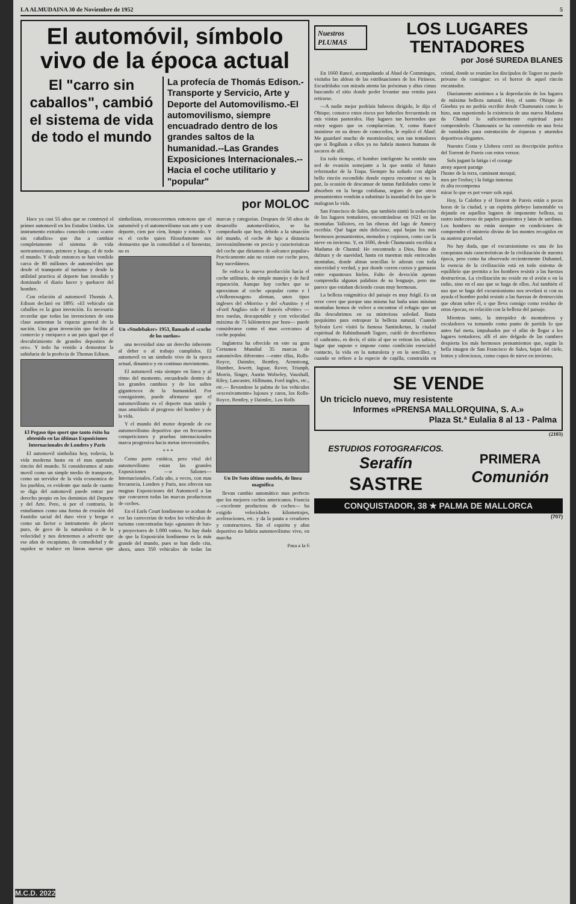LA ALMUDAINA 30 de Noviembre de 1952 5
El automóvil, símbolo vivo de la época actual
El "carro sin caballos", cambió el sistema de vida de todo el mundo
La profecía de Thomás Edison.- Transporte y Servicio, Arte y Deporte del Automovilismo.-El automovilismo, siempre encuadrado dentro de los grandes saltos de la humanidad.--Las Grandes Exposiciones Internacionales.--Hacia el coche utilitario y "popular"
por MOLOC
Hace ya casi 55 años que se construyó el primer automovil en los Estados Unidos. Un instrumento extraño» conocido como «carro sin caballos» que iba a cambiar completamente el sistema de vida norteamericano, primero y luego, el de todo el mundo. Y desde entonces se han vendido carca de 80 millones de automóviles que desde el transporte al turismo y desde la utilidad practica al deporte han invadido y dominado el diario hacer y quehacer del hombre.
Con relación al automovil Thomás A. Edison declaró en 1895: «El vehiculo sin caballos es la gran invención. Es necesario recordar que todas las invenciones de esta clase aumentan la riqueza general de la nación. Una gran invención que facilita al comercio y enriquece a un pais igual que el descubrimiento de grandes depositos de oro». Y todo ha venido a demostrar la sabiduria de la profecia de Thomas Edison.
El Pegaso tipo sport que tanto éxito ha obtenido en las últimas Exposiciones Internacionales de Londres y Paris
El automovil simboliza hoy, todavia, la vida moderna hasta en el mas apartado rincón del mundo. Si consideramos al auto movil como un simple medio de transporte, como un servidor de la vida economica de los pueblos, es evidente que nada de cuanto se diga del automovil puede entrar por derecho propio en los dominios del Deporte y del Arte. Pero, si por el contrario, lo estudiamos como una forma de evasión del Fastidio sacial del duro vivir y bregar o como un factor o instrumento de placer puro, de goce de la naturaleza o de la velocidad y nos detenemos a advertir que ese afan de escapismo, de comodidad y de rapidez se traduce en lineas nuevas que simbolizan, reconoceremos entonces que el automóvil y el automovilismo son arte y son deporte, cien por cien, limpio y rotundo. Y es el coche quien filosofamente nos demuestra que la comodidad a el bienestar, no es
Un «Studebaker» 1953, llamado el «coche de los sueños»
una necesidad sino un derecho inherente al deber o al trabajo cumplidos. El automovil es un simbolo vivo de la epoca actual, dinamico y en continuo movimiento.
El automovil esta siempre en linea y al ritmo del momento, encuadrado dentro de los grandes cambios y de los saltos gigantescos de la humanidad. Por consiguiente, puede afirmarse que el automovilismo es el deporte mas unido y mas amoldado al progreso del hombre y de la vida.
Y el mundo del motor depende de ese automovilismo deportivo que en frecuentes competiciones y pruebas internacionales marca progresiva hacia metas inverosimiles.
* * *
Como parte estática, pero vital del automovilismo estan las grandes Exposiciones —o Salones— Internacionales. Cada año, a veces, con mas frecuencia, Londres y Paris, nos ofrecen sus magnas Exposiciones del Automovil a las que concurren todas las marcas productoras de coches.
En el Earls Court londinense se acaban de ver las carrocerias de todos los vehículos de turismo concentradas bajo «gusanos de luz» y proyectores de 1.000 vatios. No hay duda de que la Exposición londinense es la más grande del mundo, pues se han dado cita, ahora, unos 350 vehiculos de todas las marcas y categorias. Despues de 50 años de desarrollo automovilistico, se ha comprobado que hoy, debido a la situación del mundo, el coche de lujo a distancia inverosímilmente en precio y caracteristicas del coche que diriamos de «alcance popular» Practicamente aún no existe ese coche pero, hay sucedáneos.
Se enfoca la nueva producción hacia el coche utilitario, de simple manejo y de facil reparación. Aunque hay coches que se aproximan al coche «popular como e l «Volkenswagen» aleman, unos tipos ingleses del «Morris» y del «Austin» y el «Ford Anglia» solo el francés «Petite» —tres ruedas, descapotable y con velocidad máxima de 75 kilómetros por hora— puede considerarse como el mas «cercano» al coche popular.
Inglaterra ha ofrecido en este su gran Certamen Mundial 35 marcas de automóviles diferentes —entre ellas, Rolls-Royce, Daimler, Bentley, Armstrong, Humber, Jowett, Jaguar, Rover, Triunph, Morris, Singer, Austin Wolseley, Vauxhall, Riley, Lancaster, Hillmann, Ford ingles, etc., etc.— llevandose la palma de los vehiculos «excesivamente» lujosos y caros, los Rolls-Royce, Bentley, y Daimler,. Los Rolls
Un De Soto último modelo, de linea magnifica
llevan cambio automático mas perfecto que los mejores coches americanos. Francia —excelente productora de coches— ha exigido velocidades kilometrajes, aceleraciones, etc. y da la pauta a creadores y constructores. Sin el espiritu y afan deportivo no habria automovilismo vivo, en marcha
Pasa a la 6
Nuestros PLUMAS
LOS LUGARES TENTADORES
por José SUREDA BLANES
En 1660 Rancé, acompañando al Abad de Comminges, visitaba las aldeas de las estribuaciones de los Pirineos. Escudriñaba con mirada atenta las próximas y altas cimas buscando el sitio donde poder levantar una ermita para retirarse.
—A nadie mejor podríais haberos dirigido, le dijo el Obispo; conozco estos riscos por haberlos frecuentado en mis viistas pastorales. Hay lugares tan horrendos que estoy seguro que os complacerían. Y, como Rancé insistiese en su deseo de conocerlos, le replicó el Abad: Me guardaré mucho de mostràroslos; son tan tentadores que si llegábais a ellos ya no habría manera humana de sacaros de allí.
En todo tiempo, el hombre inteligente ha sentido una sed de evasión semejante a la que sentía el futuro reformador de la Trapa. Siempre ha soñado con algún bello rincón escondido donde espera encontrar si no la paz, la ocasión de descansar de tantas futilidades como le absorben en la brega cotidiana, seguro de que otros pensamientos vendrán a substituir la inanidad de los que le malogran la vida.
San Francisco de Sales, que también sintió la seducción de los lugares tentadores, encontrándose en 1621 en las montañas Talloires, en las riberas del lago de Annecy escribía: Qué lugar más delicioso; aquí bajan los más hermosos pensamientos, menudos y copiosos, como cae la nieve en invierno. Y, en 1606, desde Chamounix escribía a Madama de Chantal: He encontrado a Dios, lleno de dulzura y de suavidad, hasta en nuestras más enriscadas montañas, donde almas sencillas le adoran con toda sinceridad y verdad, y por donde corren corzos y gamuzas entre espantosos hielos. Falto de devoción apenas comprendía algunas palabras de su lenguaje, pero me parece que estaban diciendo cosas muy hermosas.
La belleza enigmática del paisaje es muy frágil. Es un error creer que porque una misma luz baña unas mismas montañas hemos de volver a encontrar el refugio que un día descubrimos en su misteriosa soledad. Basta poquísimo para estropear la belleza natural. Cuando Sylvain Levi visitó la famosa Santiniketan, la ciudad espiritual de Rabindranath Tagore, cuidó de describirnos el «ashram», es decir, el sitio al que se retiran los sabios, lugar que supone e impone como condición esencialel contacto, la vida en la naturaleza y en la sencillez, y cuando se refiere a la especie de capilla, construída en cristal, donde se reunían los discípulos de Tagore no puede privarse de consignar: es el horror de aquel rincón encantador.
Diariamente asistimos a la depredación de los lugares de máxima belleza natural. Hoy, el santo Obispo de Ginebra ya no podría escribir desde Chamounix como lo hizo, aun suponiendo la existencia de una nueva Madama da Chantal lo suficientemente espiritual para comprenderle. Chamounix se ha convertido en una feria de vanidades para ostentación de riquezas y atuendos deportivos elegantes.
Nuestro Costa y Llobera cerró su descripción poética del Torrent de Pareis con estos versos:
Sols jugant la fatiga i el coratge
ateny aquest paratge
l'home de la terra, caminant mesquí;
mes per l'esforç i la fatiga inmensa
és alta recompensa
mirar lo que es pot veure sols aquí.
Hoy, la Calobra y el Torrent de Pareis están a pocas horas de la ciudad, y un espíritu plebeyo lamentable va dejando en aquellos lugares de imponente belleza, su rastro indecoroso de papeles grasientos y latas de sardinas. Los hombres no están siempre en condiciones de comprender el misterio divino de los montes recogidos en su austera gravedad.
No hay duda, que el excursionismo es una de las conquistas más características de la civilización de nuestra época, pero como ha observado recientemente Duhamel, la esencia de la civilización está en todo sistema de equilibrio que permita a los hombres resistir a las fuerzas destructivas. La civilización no reside en el avión o en la radio, sino en el uso que se haga de ellos. Así también el uso que se haga del excursionismo nos revelará si con su ayuda el hombre podrá resistir a las fuerzas de destrucción que obran sobre él, o que lleva consigo como residuo de otras épocas, en relación con la belleza del paisaje.
Mientras tanto, la intrepidez de montañeros y escaladores va tomando como punto de partida lo que antes fué meta, impulsados por el afán de llegar a los lugares tentadores; allí el aire delgado de las cumbres despierta los más hermosos pensamientos que, según la bella imagen de San Francisco de Sales, bajan del cielo, lentos y silenciosos, como copos de nieve en invierno.
SE VENDE
Un triciclo nuevo, muy resistente
Informes «PRENSA MALLORQUINA, S. A.»
Plaza St.ª Eulalia 8 al 13 - Palma
(2103)
ESTUDIOS FOTOGRAFICOS.
Serafín
SASTRE
PRIMERA
Comunión
CONQUISTADOR, 38 ★ PALMA DE MALLORCA
(707)
M.C.D. 2022